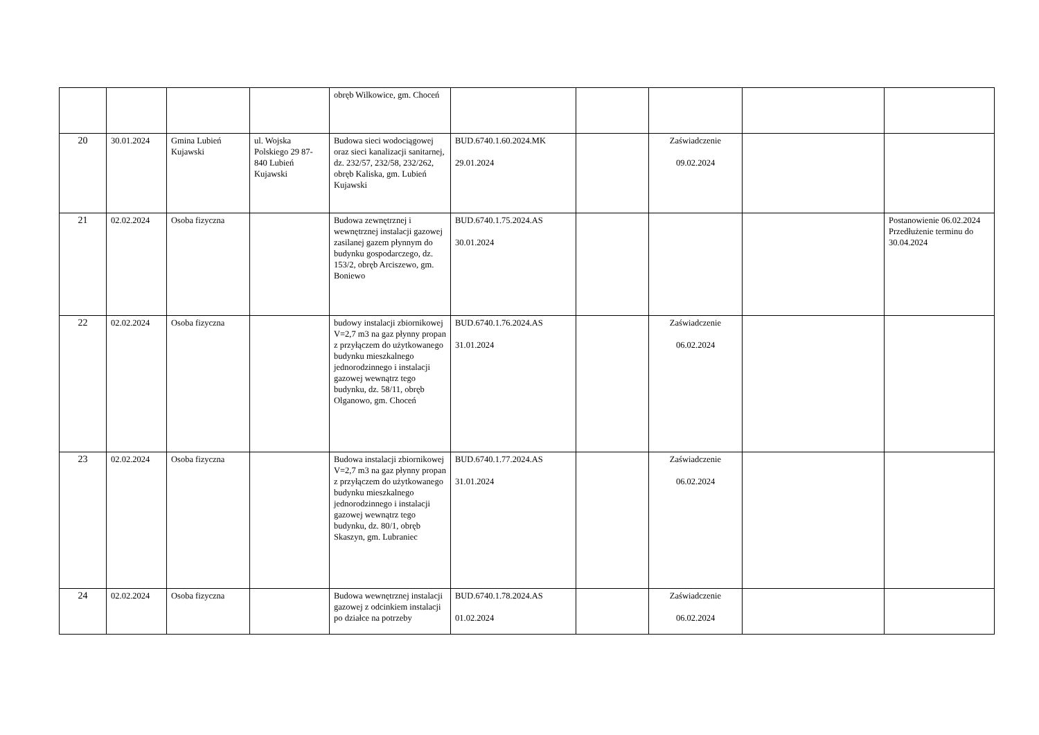| | | | | obręb Wilkowice, gm. Choceń | | | | | |
| 20 | 30.01.2024 | Gmina Lubień Kujawski | ul. Wojska Polskiego 29 87-840 Lubień Kujawski | Budowa sieci wodociągowej oraz sieci kanalizacji sanitarnej, dz. 232/57, 232/58, 232/262, obręb Kaliska, gm. Lubień Kujawski | BUD.6740.1.60.2024.MK 29.01.2024 | | Zaświadczenie 09.02.2024 | | |
| 21 | 02.02.2024 | Osoba fizyczna | | Budowa zewnętrznej i wewnętrznej instalacji gazowej zasilanej gazem płynnym do budynku gospodarczego, dz. 153/2, obręb Arciszewo, gm. Boniewo | BUD.6740.1.75.2024.AS 30.01.2024 | | | | Postanowienie 06.02.2024 Przedłużenie terminu do 30.04.2024 |
| 22 | 02.02.2024 | Osoba fizyczna | | budowy instalacji zbiornikowej V=2,7 m3 na gaz płynny propan z przyłączem do użytkowanego budynku mieszkalnego jednorodzinnego i instalacji gazowej wewnątrz tego budynku, dz. 58/11, obręb Olganowo, gm. Choceń | BUD.6740.1.76.2024.AS 31.01.2024 | | Zaświadczenie 06.02.2024 | | |
| 23 | 02.02.2024 | Osoba fizyczna | | Budowa instalacji zbiornikowej V=2,7 m3 na gaz płynny propan z przyłączem do użytkowanego budynku mieszkalnego jednorodzinnego i instalacji gazowej wewnątrz tego budynku, dz. 80/1, obręb Skaszyn, gm. Lubraniec | BUD.6740.1.77.2024.AS 31.01.2024 | | Zaświadczenie 06.02.2024 | | |
| 24 | 02.02.2024 | Osoba fizyczna | | Budowa wewnętrznej instalacji gazowej z odcinkiem instalacji po działce na potrzeby | BUD.6740.1.78.2024.AS 01.02.2024 | | Zaświadczenie 06.02.2024 | | |